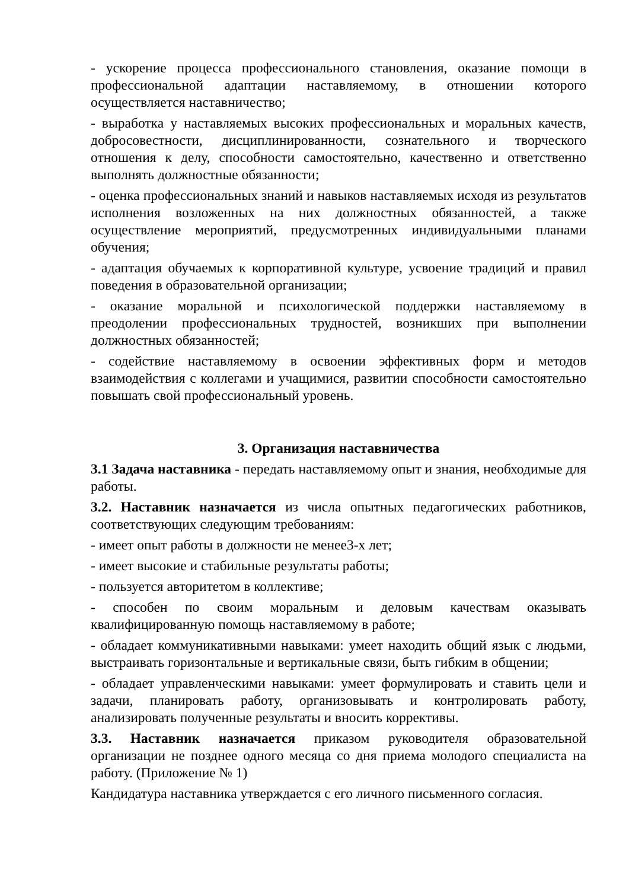- ускорение процесса профессионального становления, оказание помощи в профессиональной адаптации наставляемому, в отношении которого осуществляется наставничество;
- выработка у наставляемых высоких профессиональных и моральных качеств, добросовестности, дисциплинированности, сознательного и творческого отношения к делу, способности самостоятельно, качественно и ответственно выполнять должностные обязанности;
- оценка профессиональных знаний и навыков наставляемых исходя из результатов исполнения возложенных на них должностных обязанностей, а также осуществление мероприятий, предусмотренных индивидуальными планами обучения;
- адаптация обучаемых к корпоративной культуре, усвоение традиций и правил поведения в образовательной организации;
- оказание моральной и психологической поддержки наставляемому в преодолении профессиональных трудностей, возникших при выполнении должностных обязанностей;
- содействие наставляемому в освоении эффективных форм и методов взаимодействия с коллегами и учащимися, развитии способности самостоятельно повышать свой профессиональный уровень.
3. Организация наставничества
3.1 Задача наставника - передать наставляемому опыт и знания, необходимые для работы.
3.2. Наставник назначается из числа опытных педагогических работников, соответствующих следующим требованиям:
- имеет опыт работы в должности не менее3-х лет;
- имеет высокие и стабильные результаты работы;
- пользуется авторитетом в коллективе;
- способен по своим моральным и деловым качествам оказывать квалифицированную помощь наставляемому в работе;
- обладает коммуникативными навыками: умеет находить общий язык с людьми, выстраивать горизонтальные и вертикальные связи, быть гибким в общении;
- обладает управленческими навыками: умеет формулировать и ставить цели и задачи, планировать работу, организовывать и контролировать работу, анализировать полученные результаты и вносить коррективы.
3.3. Наставник назначается приказом руководителя образовательной организации не позднее одного месяца со дня приема молодого специалиста на работу. (Приложение № 1)
Кандидатура наставника утверждается с его личного письменного согласия.